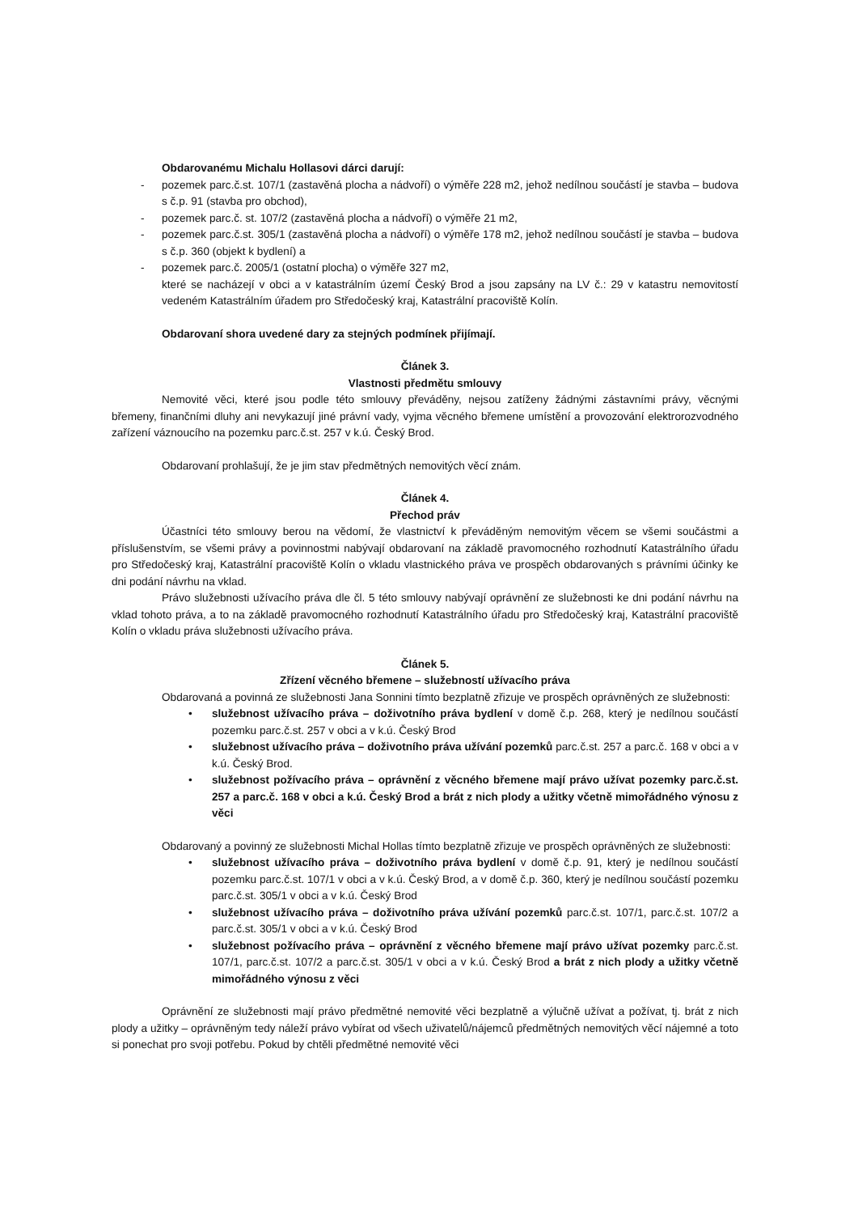Obdarovanému Michalu Hollasovi dárci darují:
- pozemek parc.č.st. 107/1 (zastavěná plocha a nádvoří) o výměře 228 m2, jehož nedílnou součástí je stavba – budova s č.p. 91 (stavba pro obchod),
- pozemek parc.č. st. 107/2 (zastavěná plocha a nádvoří) o výměře 21 m2,
- pozemek parc.č.st. 305/1 (zastavěná plocha a nádvoří) o výměře 178 m2, jehož nedílnou součástí je stavba – budova s č.p. 360 (objekt k bydlení) a
- pozemek parc.č. 2005/1 (ostatní plocha) o výměře 327 m2,
které se nacházejí v obci a v katastrálním území Český Brod a jsou zapsány na LV č.: 29 v katastru nemovitostí vedeném Katastrálním úřadem pro Středočeský kraj, Katastrální pracoviště Kolín.
Obdarovaní shora uvedené dary za stejných podmínek přijímají.
Článek 3.
Vlastnosti předmětu smlouvy
Nemovité věci, které jsou podle této smlouvy převáděny, nejsou zatíženy žádnými zástavními právy, věcnými břemeny, finančními dluhy ani nevykazují jiné právní vady, vyjma věcného břemene umístění a provozování elektrorozvodného zařízení váznoucího na pozemku parc.č.st. 257 v k.ú. Český Brod.
Obdarovaní prohlašují, že je jim stav předmětných nemovitých věcí znám.
Článek 4.
Přechod práv
Účastníci této smlouvy berou na vědomí, že vlastnictví k převáděným nemovitým věcem se všemi součástmi a příslušenstvím, se všemi právy a povinnostmi nabývají obdarovaní na základě pravomocného rozhodnutí Katastrálního úřadu pro Středočeský kraj, Katastrální pracoviště Kolín o vkladu vlastnického práva ve prospěch obdarovaných s právními účinky ke dni podání návrhu na vklad.
Právo služebnosti užívacího práva dle čl. 5 této smlouvy nabývají oprávnění ze služebnosti ke dni podání návrhu na vklad tohoto práva, a to na základě pravomocného rozhodnutí Katastrálního úřadu pro Středočeský kraj, Katastrální pracoviště Kolín o vkladu práva služebnosti užívacího práva.
Článek 5.
Zřízení věcného břemene – služebností užívacího práva
Obdarovaná a povinná ze služebnosti Jana Sonnini tímto bezplatně zřizuje ve prospěch oprávněných ze služebnosti:
• služebnost užívacího práva – doživotního práva bydlení v domě č.p. 268, který je nedílnou součástí pozemku parc.č.st. 257 v obci a v k.ú. Český Brod
• služebnost užívacího práva – doživotního práva užívání pozemků parc.č.st. 257 a parc.č. 168 v obci a v k.ú. Český Brod.
• služebnost požívacího práva – oprávnění z věcného břemene mají právo užívat pozemky parc.č.st. 257 a parc.č. 168 v obci a k.ú. Český Brod a brát z nich plody a užitky včetně mimořádného výnosu z věci
Obdarovaný a povinný ze služebnosti Michal Hollas tímto bezplatně zřizuje ve prospěch oprávněných ze služebnosti:
• služebnost užívacího práva – doživotního práva bydlení v domě č.p. 91, který je nedílnou součástí pozemku parc.č.st. 107/1 v obci a v k.ú. Český Brod, a v domě č.p. 360, který je nedílnou součástí pozemku parc.č.st. 305/1 v obci a v k.ú. Český Brod
• služebnost užívacího práva – doživotního práva užívání pozemků parc.č.st. 107/1, parc.č.st. 107/2 a parc.č.st. 305/1 v obci a v k.ú. Český Brod
• služebnost požívacího práva – oprávnění z věcného břemene mají právo užívat pozemky parc.č.st. 107/1, parc.č.st. 107/2 a parc.č.st. 305/1 v obci a v k.ú. Český Brod a brát z nich plody a užitky včetně mimořádného výnosu z věci
Oprávnění ze služebnosti mají právo předmětné nemovité věci bezplatně a výlučně užívat a požívat, tj. brát z nich plody a užitky – oprávněným tedy náleží právo vybírat od všech uživatelů/nájemců předmětných nemovitých věcí nájemné a toto si ponechat pro svoji potřebu. Pokud by chtěli předmětné nemovité věci